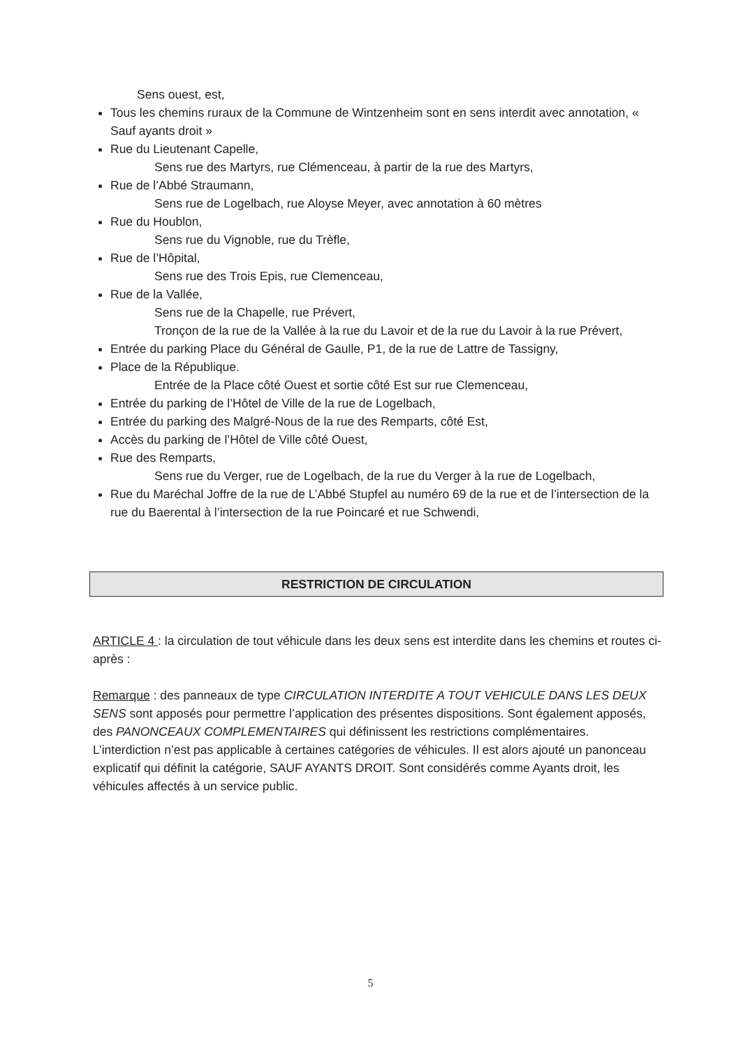Sens ouest, est,
Tous les chemins ruraux de la Commune de Wintzenheim sont en sens interdit avec annotation, « Sauf ayants droit »
Rue du Lieutenant Capelle,
Sens rue des Martyrs, rue Clémenceau, à partir de la rue des Martyrs,
Rue de l’Abbé Straumann,
Sens rue de Logelbach, rue Aloyse Meyer, avec annotation à 60 mètres
Rue du Houblon,
Sens rue du Vignoble, rue du Trèfle,
Rue de l’Hôpital,
Sens rue des Trois Epis, rue Clemenceau,
Rue de la Vallée,
Sens rue de la Chapelle, rue Prévert,
Tronçon de la rue de la Vallée à la rue du Lavoir et de la rue du Lavoir à la rue Prévert,
Entrée du parking Place du Général de Gaulle, P1, de la rue de Lattre de Tassigny,
Place de la République.
Entrée de la Place côté Ouest et sortie côté Est sur rue Clemenceau,
Entrée du parking de l’Hôtel de Ville de la rue de Logelbach,
Entrée du parking des Malgré-Nous de la rue des Remparts, côté Est,
Accès du parking de l’Hôtel de Ville côté Ouest,
Rue des Remparts,
Sens rue du Verger, rue de Logelbach, de la rue du Verger à la rue de Logelbach,
Rue du Maréchal Joffre de la rue de L’Abbé Stupfel au numéro 69 de la rue et de l’intersection de la rue du Baerental à l’intersection de la rue Poincaré et rue Schwendi,
RESTRICTION DE CIRCULATION
ARTICLE 4 : la circulation de tout véhicule dans les deux sens est interdite dans les chemins et routes ci-après :
Remarque : des panneaux de type CIRCULATION INTERDITE A TOUT VEHICULE DANS LES DEUX SENS sont apposés pour permettre l’application des présentes dispositions. Sont également apposés, des PANONCEAUX COMPLEMENTAIRES qui définissent les restrictions complémentaires.
L’interdiction n’est pas applicable à certaines catégories de véhicules. Il est alors ajouté un panonceau explicatif qui définit la catégorie, SAUF AYANTS DROIT. Sont considérés comme Ayants droit, les véhicules affectés à un service public.
5